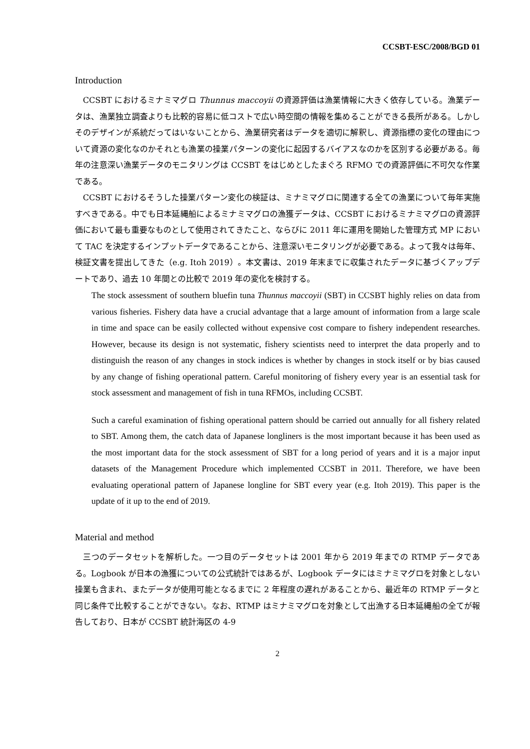CCSBT-ESC/2008/BGD 01
Introduction
CCSBT におけるミナミマグロ Thunnus maccoyii の資源評価は漁業情報に大きく依存している。漁業データは、漁業独立調査よりも比較的容易に低コストで広い時空間の情報を集めることができる長所がある。しかしそのデザインが系統だってはいないことから、漁業研究者はデータを適切に解釈し、資源指標の変化の理由について資源の変化なのかそれとも漁業の操業パターンの変化に起因するバイアスなのかを区別する必要がある。毎年の注意深い漁業データのモニタリングは CCSBT をはじめとしたまぐろ RFMO での資源評価に不可欠な作業である。
CCSBT におけるそうした操業パターン変化の検証は、ミナミマグロに関連する全ての漁業について毎年実施すべきである。中でも日本延縄船によるミナミマグロの漁獲データは、CCSBT におけるミナミマグロの資源評価において最も重要なものとして使用されてきたこと、ならびに 2011 年に運用を開始した管理方式 MP において TAC を決定するインプットデータであることから、注意深いモニタリングが必要である。よって我々は毎年、検証文書を提出してきた（e.g. Itoh 2019）。本文書は、2019 年末までに収集されたデータに基づくアップデートであり、過去 10 年間との比較で 2019 年の変化を検討する。
The stock assessment of southern bluefin tuna Thunnus maccoyii (SBT) in CCSBT highly relies on data from various fisheries. Fishery data have a crucial advantage that a large amount of information from a large scale in time and space can be easily collected without expensive cost compare to fishery independent researches. However, because its design is not systematic, fishery scientists need to interpret the data properly and to distinguish the reason of any changes in stock indices is whether by changes in stock itself or by bias caused by any change of fishing operational pattern. Careful monitoring of fishery every year is an essential task for stock assessment and management of fish in tuna RFMOs, including CCSBT.
Such a careful examination of fishing operational pattern should be carried out annually for all fishery related to SBT. Among them, the catch data of Japanese longliners is the most important because it has been used as the most important data for the stock assessment of SBT for a long period of years and it is a major input datasets of the Management Procedure which implemented CCSBT in 2011. Therefore, we have been evaluating operational pattern of Japanese longline for SBT every year (e.g. Itoh 2019). This paper is the update of it up to the end of 2019.
Material and method
三つのデータセットを解析した。一つ目のデータセットは 2001 年から 2019 年までの RTMP データである。Logbook が日本の漁獲についての公式統計ではあるが、Logbook データにはミナミマグロを対象としない操業も含まれ、またデータが使用可能となるまでに 2 年程度の遅れがあることから、最近年の RTMP データと同じ条件で比較することができない。なお、RTMP はミナミマグロを対象として出漁する日本延縄船の全てが報告しており、日本が CCSBT 統計海区の 4-9
2